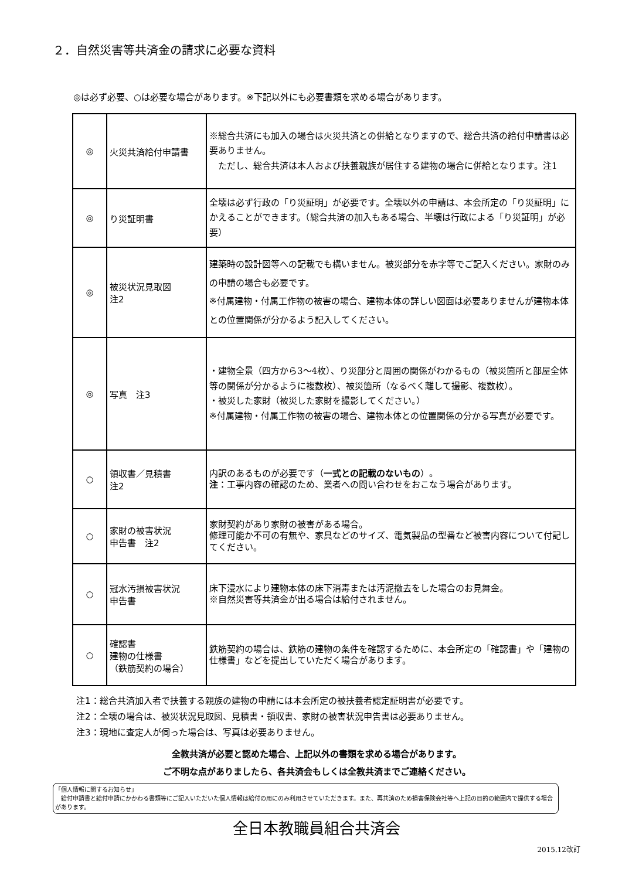２．自然災害等共済金の請求に必要な資料
◎は必ず必要、○は必要な場合があります。※下記以外にも必要書類を求める場合があります。
| ◎ | 火災共済給付申請書 | ※総合共済にも加入の場合は火災共済との併給となりますので、総合共済の給付申請書は必要ありません。 ただし、総合共済は本人および扶養親族が居住する建物の場合に併給となります。注1 |
| ◎ | り災証明書 | 全壊は必ず行政の「り災証明」が必要です。全壊以外の申請は、本会所定の「り災証明」にかえることができます。（総合共済の加入もある場合、半壊は行政による「り災証明」が必要） |
| ◎ | 被災状況見取図 注2 | 建築時の設計図等への記載でも構いません。被災部分を赤字等でご記入ください。家財のみの申請の場合も必要です。 ※付属建物・付属工作物の被害の場合、建物本体の詳しい図面は必要ありませんが建物本体との位置関係が分かるよう記入してください。 |
| ◎ | 写真 注3 | ・建物全景（四方から3～4枚）、り災部分と周囲の関係がわかるもの（被災箇所と部屋全体等の関係が分かるように複数枚）、被災箇所（なるべく離して撮影、複数枚）。 ・被災した家財（被災した家財を撮影してください。） ※付属建物・付属工作物の被害の場合、建物本体との位置関係の分かる写真が必要です。 |
| ○ | 領収書／見積書 注2 | 内訳のあるものが必要です（ 一式との記載のないもの ）。 注 ：工事内容の確認のため、業者への問い合わせをおこなう場合があります。 |
| ○ | 家財の被害状況 申告書 注2 | 家財契約があり家財の被害がある場合。 修理可能か不可の有無や、家具などのサイズ、電気製品の型番など被害内容について付記してください。 |
| ○ | 冠水汚損被害状況 申告書 | 床下浸水により建物本体の床下消毒または汚泥撤去をした場合のお見舞金。 ※自然災害等共済金が出る場合は給付されません。 |
| ○ | 確認書 建物の仕様書 （鉄筋契約の場合） | 鉄筋契約の場合は、鉄筋の建物の条件を確認するために、本会所定の「確認書」や「建物の仕様書」などを提出していただく場合があります。 |
注1：総合共済加入者で扶養する親族の建物の申請には本会所定の被扶養者認定証明書が必要です。
注2：全壊の場合は、被災状況見取図、見積書・領収書、家財の被害状況申告書は必要ありません。
注3：現地に査定人が伺った場合は、写真は必要ありません。
全教共済が必要と認めた場合、上記以外の書類を求める場合があります。
ご不明な点がありましたら、各共済会もしくは全教共済までご連絡ください。
「個人情報に関するお知らせ」
　給付申請書と給付申請にかかわる書類等にご記入いただいた個人情報は給付の用にのみ利用させていただきます。また、再共済のため損害保険会社等へ上記の目的の範囲内で提供する場合があります。
全日本教職員組合共済会
2015.12改訂